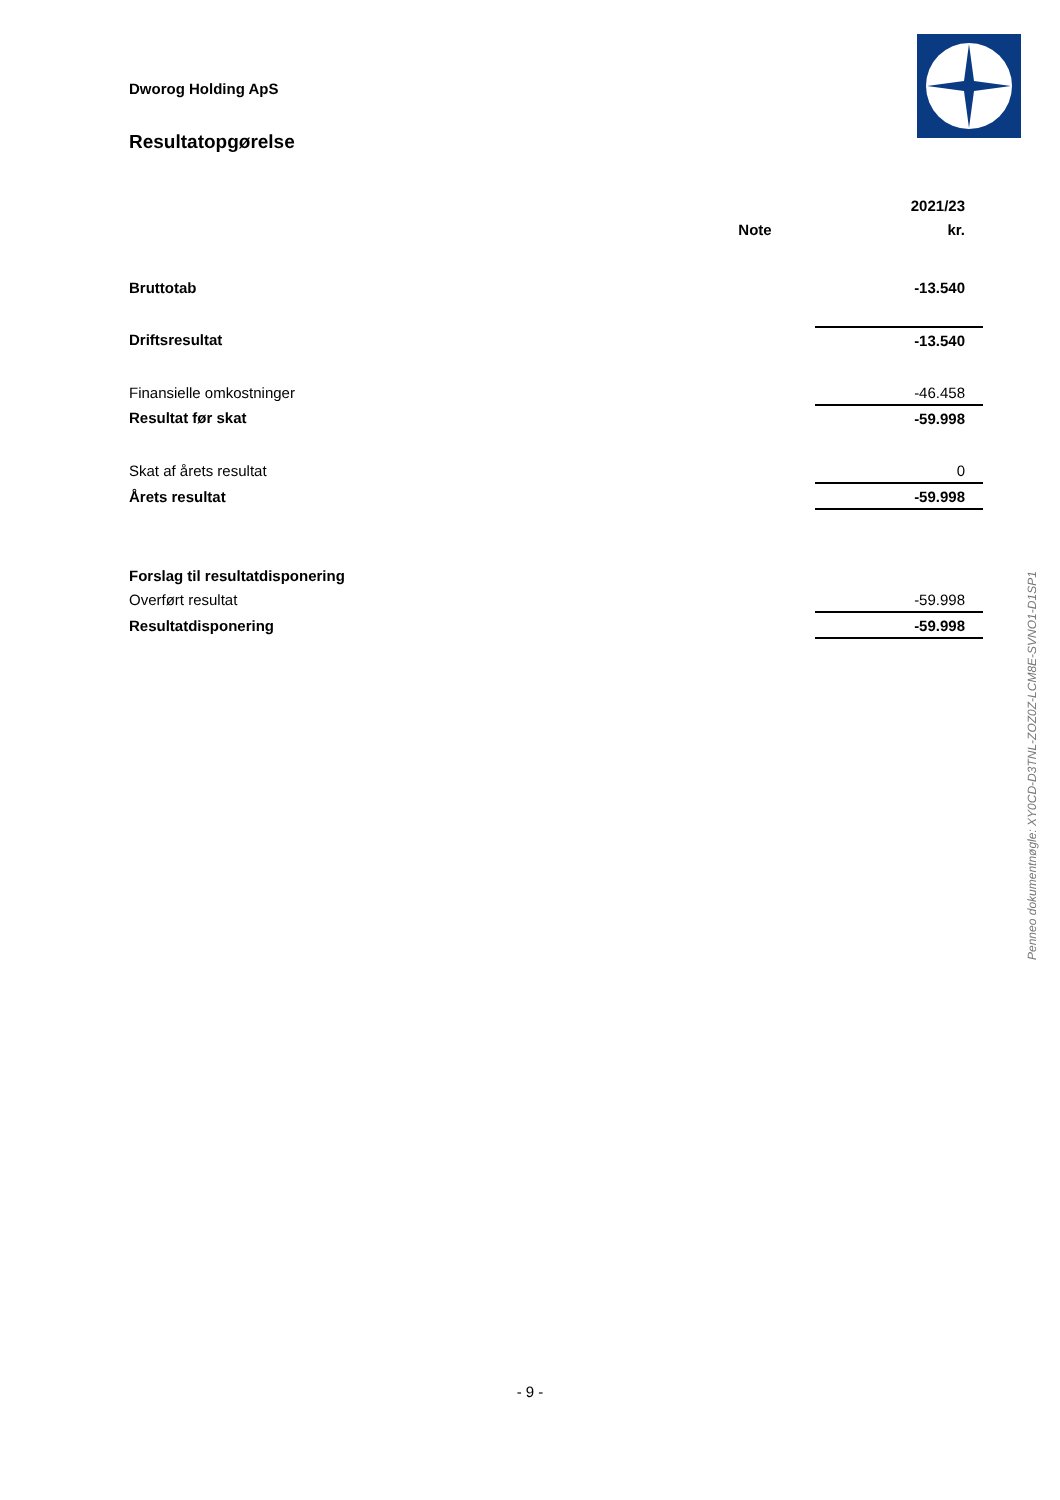Dworog Holding ApS
Resultatopgørelse
| | | | 2021/23 |
| | Note | | kr. |
| Bruttotab | | | -13.540 |
| Driftsresultat | | | -13.540 |
| Finansielle omkostninger | | | -46.458 |
| Resultat før skat | | | -59.998 |
| Skat af årets resultat | | | 0 |
| Årets resultat | | | -59.998 |
| Forslag til resultatdisponering | | | |
| Overført resultat | | | -59.998 |
| Resultatdisponering | | | -59.998 |
Penneo dokumentnøgle: XY0CD-D3TNL-ZOZ0Z-LCM8E-SVNO1-D1SP1
- 9 -